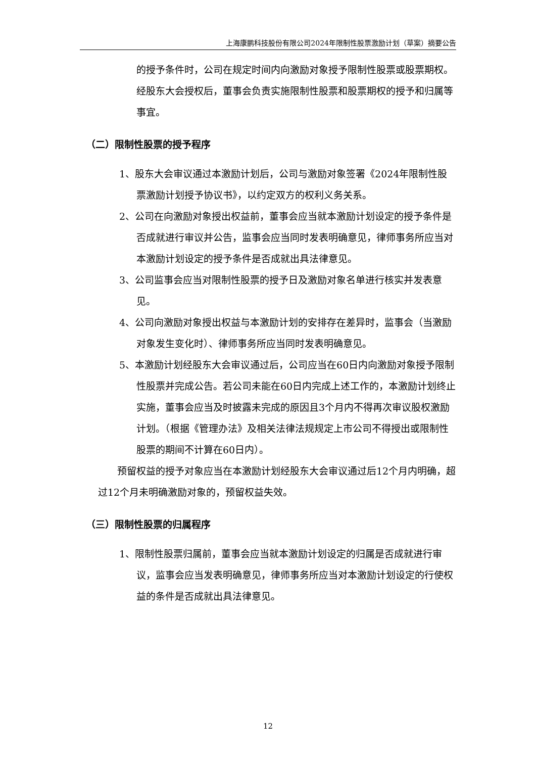上海康鹏科技股份有限公司2024年限制性股票激励计划（草案）摘要公告
的授予条件时，公司在规定时间内向激励对象授予限制性股票或股票期权。经股东大会授权后，董事会负责实施限制性股票和股票期权的授予和归属等事宜。
（二）限制性股票的授予程序
1、股东大会审议通过本激励计划后，公司与激励对象签署《2024年限制性股票激励计划授予协议书》，以约定双方的权利义务关系。
2、公司在向激励对象授出权益前，董事会应当就本激励计划设定的授予条件是否成就进行审议并公告，监事会应当同时发表明确意见，律师事务所应当对本激励计划设定的授予条件是否成就出具法律意见。
3、公司监事会应当对限制性股票的授予日及激励对象名单进行核实并发表意见。
4、公司向激励对象授出权益与本激励计划的安排存在差异时，监事会（当激励对象发生变化时）、律师事务所应当同时发表明确意见。
5、本激励计划经股东大会审议通过后，公司应当在60日内向激励对象授予限制性股票并完成公告。若公司未能在60日内完成上述工作的，本激励计划终止实施，董事会应当及时披露未完成的原因且3个月内不得再次审议股权激励计划。（根据《管理办法》及相关法律法规规定上市公司不得授出或限制性股票的期间不计算在60日内）。
预留权益的授予对象应当在本激励计划经股东大会审议通过后12个月内明确，超过12个月未明确激励对象的，预留权益失效。
（三）限制性股票的归属程序
1、限制性股票归属前，董事会应当就本激励计划设定的归属是否成就进行审议，监事会应当发表明确意见，律师事务所应当对本激励计划设定的行使权益的条件是否成就出具法律意见。
12